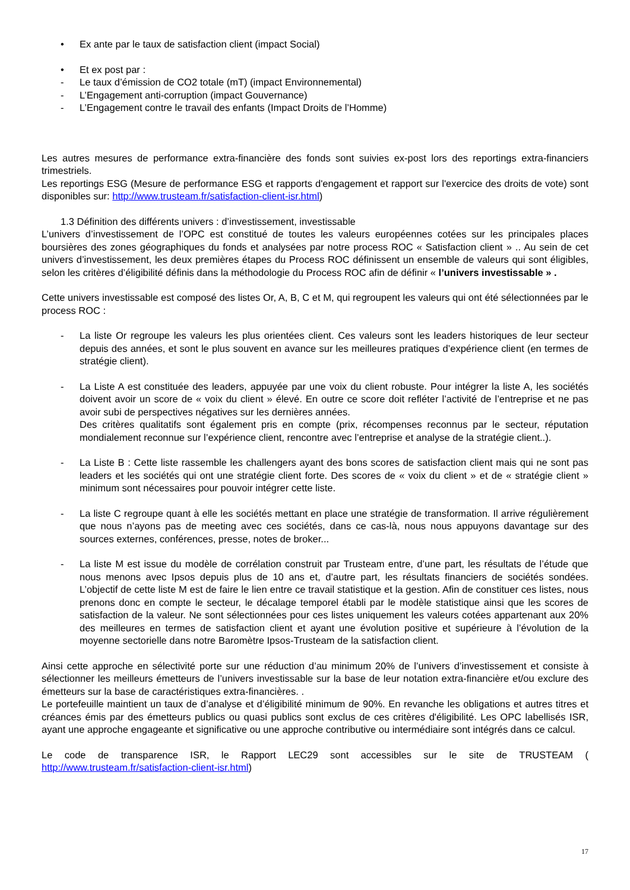• Ex ante par le taux de satisfaction client (impact Social)
• Et ex post par :
- Le taux d’émission de CO2 totale (mT) (impact Environnemental)
- L’Engagement anti-corruption (impact Gouvernance)
- L’Engagement contre le travail des enfants (Impact Droits de l’Homme)
Les autres mesures de performance extra-financière des fonds sont suivies ex-post lors des reportings extra-financiers trimestriels.
Les reportings ESG (Mesure de performance ESG et rapports d'engagement et rapport sur l'exercice des droits de vote) sont disponibles sur: http://www.trusteam.fr/satisfaction-client-isr.html)
1.3 Définition des différents univers : d’investissement, investissable
L’univers d’investissement de l’OPC est constitué de toutes les valeurs européennes cotées sur les principales places boursières des zones géographiques du fonds et analysées par notre process ROC « Satisfaction client » .. Au sein de cet univers d’investissement, les deux premières étapes du Process ROC définissent un ensemble de valeurs qui sont éligibles, selon les critères d’éligibilité définis dans la méthodologie du Process ROC afin de définir « l’univers investissable » .
Cette univers investissable est composé des listes Or, A, B, C et M, qui regroupent les valeurs qui ont été sélectionnées par le process ROC :
- La liste Or regroupe les valeurs les plus orientées client. Ces valeurs sont les leaders historiques de leur secteur depuis des années, et sont le plus souvent en avance sur les meilleures pratiques d’expérience client (en termes de stratégie client).
- La Liste A est constituée des leaders, appuyée par une voix du client robuste. Pour intégrer la liste A, les sociétés doivent avoir un score de « voix du client » élevé. En outre ce score doit refléter l’activité de l’entreprise et ne pas avoir subi de perspectives négatives sur les dernières années.
Des critères qualitatifs sont également pris en compte (prix, récompenses reconnus par le secteur, réputation mondialement reconnue sur l’expérience client, rencontre avec l’entreprise et analyse de la stratégie client..).
- La Liste B : Cette liste rassemble les challengers ayant des bons scores de satisfaction client mais qui ne sont pas leaders et les sociétés qui ont une stratégie client forte. Des scores de « voix du client » et de « stratégie client » minimum sont nécessaires pour pouvoir intégrer cette liste.
- La liste C regroupe quant à elle les sociétés mettant en place une stratégie de transformation. Il arrive régulièrement que nous n’ayons pas de meeting avec ces sociétés, dans ce cas-là, nous nous appuyons davantage sur des sources externes, conférences, presse, notes de broker...
- La liste M est issue du modèle de corrélation construit par Trusteam entre, d’une part, les résultats de l’étude que nous menons avec Ipsos depuis plus de 10 ans et, d’autre part, les résultats financiers de sociétés sondées. L’objectif de cette liste M est de faire le lien entre ce travail statistique et la gestion. Afin de constituer ces listes, nous prenons donc en compte le secteur, le décalage temporel établi par le modèle statistique ainsi que les scores de satisfaction de la valeur. Ne sont sélectionnées pour ces listes uniquement les valeurs cotées appartenant aux 20% des meilleures en termes de satisfaction client et ayant une évolution positive et supérieure à l’évolution de la moyenne sectorielle dans notre Baromètre Ipsos-Trusteam de la satisfaction client.
Ainsi cette approche en sélectivité porte sur une réduction d’au minimum 20% de l’univers d’investissement et consiste à sélectionner les meilleurs émetteurs de l’univers investissable sur la base de leur notation extra-financière et/ou exclure des émetteurs sur la base de caractéristiques extra-financières. .
Le portefeuille maintient un taux de d’analyse et d’éligibilité minimum de 90%. En revanche les obligations et autres titres et créances émis par des émetteurs publics ou quasi publics sont exclus de ces critères d'éligibilité. Les OPC labellisés ISR, ayant une approche engageante et significative ou une approche contributive ou intermédiaire sont intégrés dans ce calcul.
Le code de transparence ISR, le Rapport LEC29 sont accessibles sur le site de TRUSTEAM (
http://www.trusteam.fr/satisfaction-client-isr.html)
17